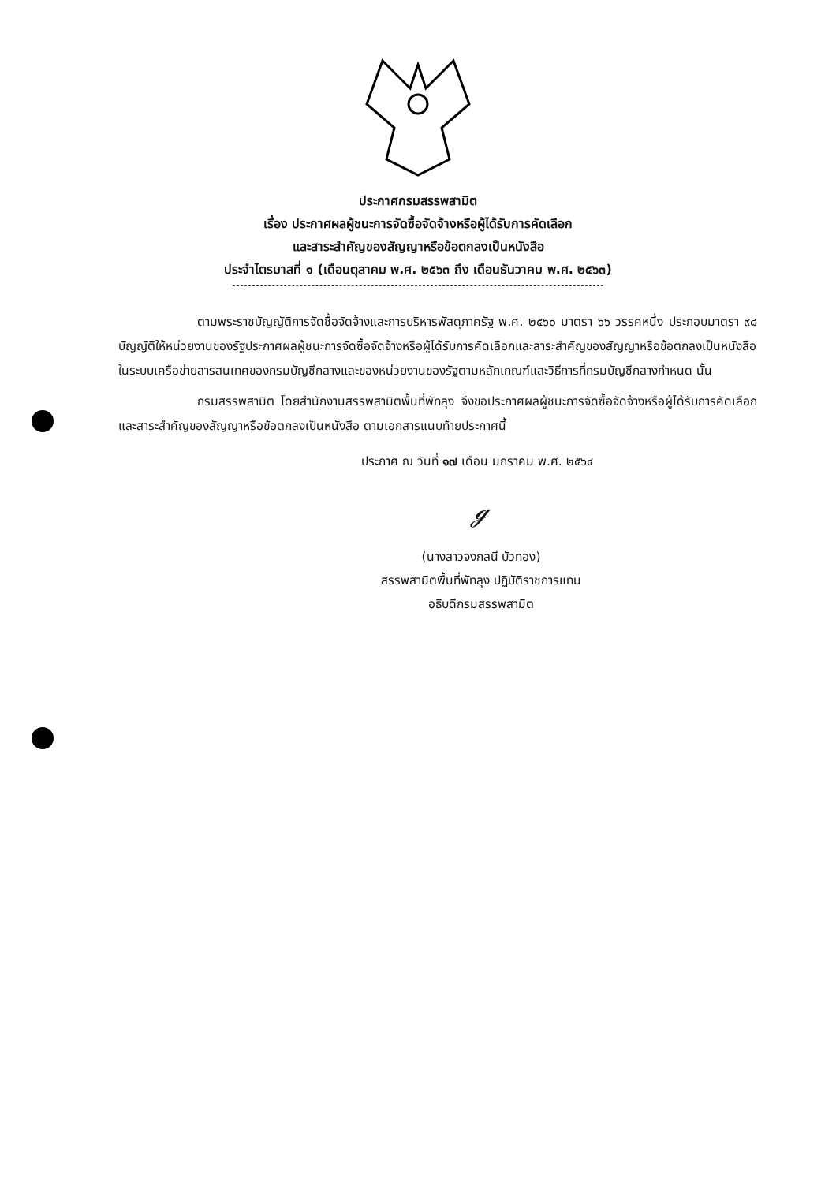ประกาศกรมสรรพสามิต
เรื่อง ประกาศผลผู้ชนะการจัดซื้อจัดจ้างหรือผู้ได้รับการคัดเลือก
และสาระสำคัญของสัญญาหรือข้อตกลงเป็นหนังสือ
ประจำไตรมาสที่ ๑ (เดือนตุลาคม พ.ศ. ๒๕๖๓ ถึง เดือนธันวาคม พ.ศ. ๒๕๖๓)
ตามพระราชบัญญัติการจัดซื้อจัดจ้างและการบริหารพัสดุภาครัฐ พ.ศ. ๒๕๖๐ มาตรา ๖๖ วรรคหนึ่ง ประกอบมาตรา ๙๘ บัญญัติให้หน่วยงานของรัฐประกาศผลผู้ชนะการจัดซื้อจัดจ้างหรือผู้ได้รับการคัดเลือกและสาระสำคัญของสัญญาหรือข้อตกลงเป็นหนังสือ ในระบบเครือข่ายสารสนเทศของกรมบัญชีกลางและของหน่วยงานของรัฐตามหลักเกณฑ์และวิธีการที่กรมบัญชีกลางกำหนด นั้น
กรมสรรพสามิต โดยสำนักงานสรรพสามิตพื้นที่พัทลุง จึงขอประกาศผลผู้ชนะการจัดซื้อจัดจ้างหรือผู้ได้รับการคัดเลือกและสาระสำคัญของสัญญาหรือข้อตกลงเป็นหนังสือ ตามเอกสารแนบท้ายประกาศนี้
ประกาศ ณ วันที่ ๑๗ เดือน มกราคม พ.ศ. ๒๕๖๔
ℊ
(นางสาวจงกลนี บัวทอง)
สรรพสามิตพื้นที่พัทลุง ปฏิบัติราชการแทน
อธิบดีกรมสรรพสามิต